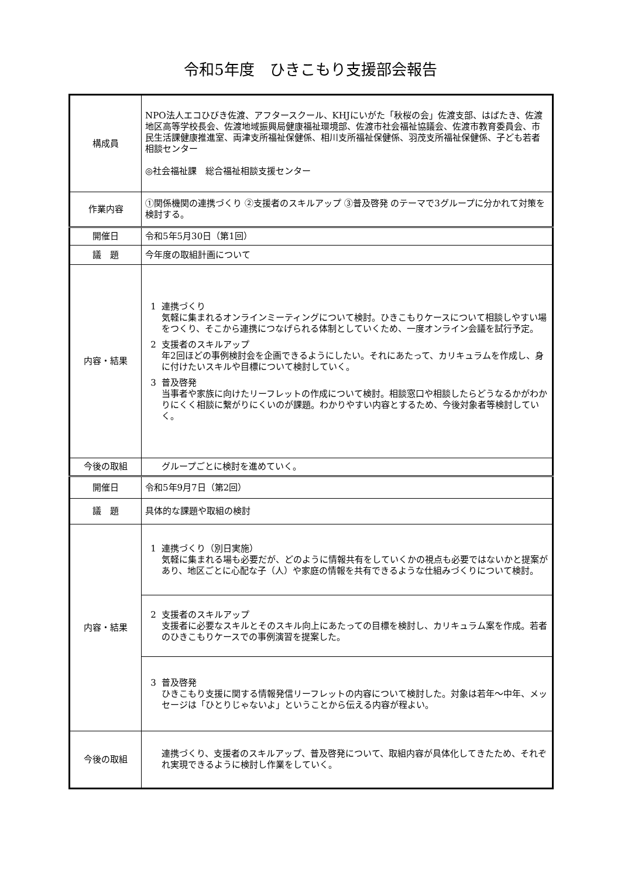令和5年度　ひきこもり支援部会報告
| 構成員 | NPO法人エコひびき佐渡、アフタースクール、KHJにいがた「秋桜の会」佐渡支部、はばたき、佐渡地区高等学校長会、佐渡地域振興局健康福祉環境部、佐渡市社会福祉協議会、佐渡市教育委員会、市民生活課健康推進室、両津支所福祉保健係、相川支所福祉保健係、羽茂支所福祉保健係、子ども若者相談センター ◎社会福祉課 総合福祉相談支援センター |
| 作業内容 | ①関係機関の連携づくり ②支援者のスキルアップ ③普及啓発 のテーマで3グループに分かれて対策を検討する。 |
| 開催日 | 令和5年5月30日（第1回） |
| 議 題 | 今年度の取組計画について |
| 内容・結果 | 1 連携づくり 気軽に集まれるオンラインミーティングについて検討。ひきこもりケースについて相談しやすい場をつくり、そこから連携につなげられる体制としていくため、一度オンライン会議を試行予定。 2 支援者のスキルアップ 年2回ほどの事例検討会を企画できるようにしたい。それにあたって、カリキュラムを作成し、身に付けたいスキルや目標について検討していく。 3 普及啓発 当事者や家族に向けたリーフレットの作成について検討。相談窓口や相談したらどうなるかがわかりにくく相談に繋がりにくいのが課題。わかりやすい内容とするため、今後対象者等検討していく。 |
| 今後の取組 | グループごとに検討を進めていく。 |
| 開催日 | 令和5年9月7日（第2回） |
| 議 題 | 具体的な課題や取組の検討 |
| 内容・結果 | 1 連携づくり（別日実施） 気軽に集まれる場も必要だが、どのように情報共有をしていくかの視点も必要ではないかと提案があり、地区ごとに心配な子（人）や家庭の情報を共有できるような仕組みづくりについて検討。 |
| | 2 支援者のスキルアップ 支援者に必要なスキルとそのスキル向上にあたっての目標を検討し、カリキュラム案を作成。若者のひきこもりケースでの事例演習を提案した。 |
| | 3 普及啓発 ひきこもり支援に関する情報発信リーフレットの内容について検討した。対象は若年～中年、メッセージは「ひとりじゃないよ」ということから伝える内容が程よい。 |
| 今後の取組 | 連携づくり、支援者のスキルアップ、普及啓発について、取組内容が具体化してきたため、それぞれ実現できるように検討し作業をしていく。 |